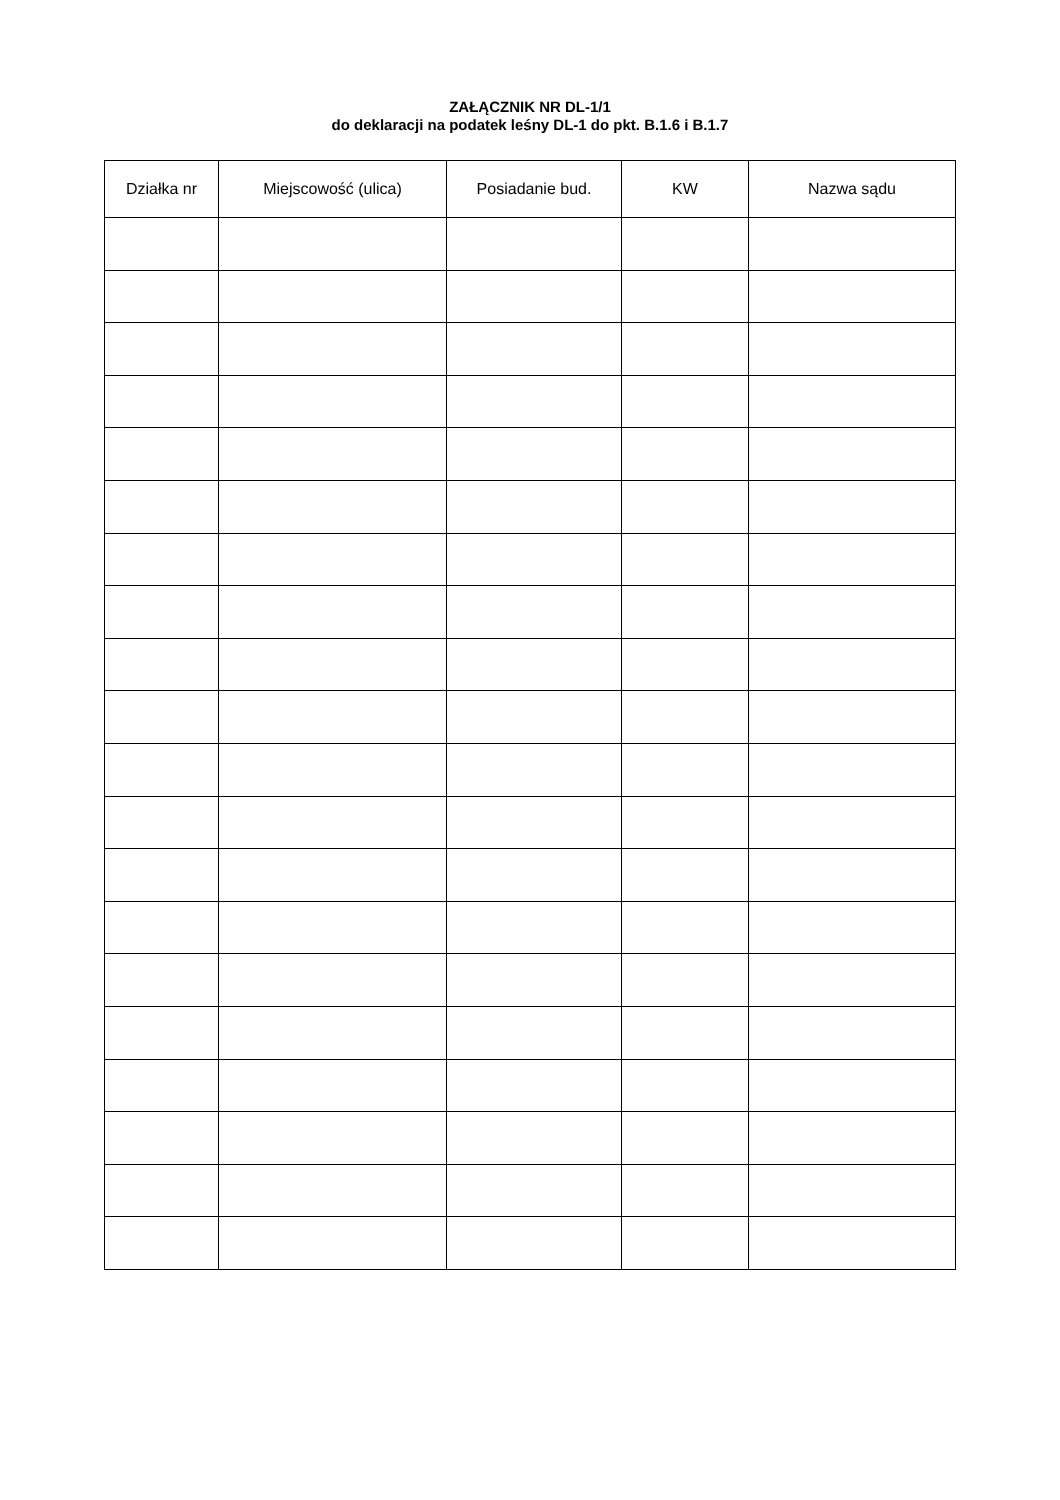ZAŁĄCZNIK NR DL-1/1
do deklaracji na podatek leśny DL-1 do pkt. B.1.6 i B.1.7
| Działka nr | Miejscowość (ulica) | Posiadanie bud. | KW | Nazwa sądu |
| --- | --- | --- | --- | --- |